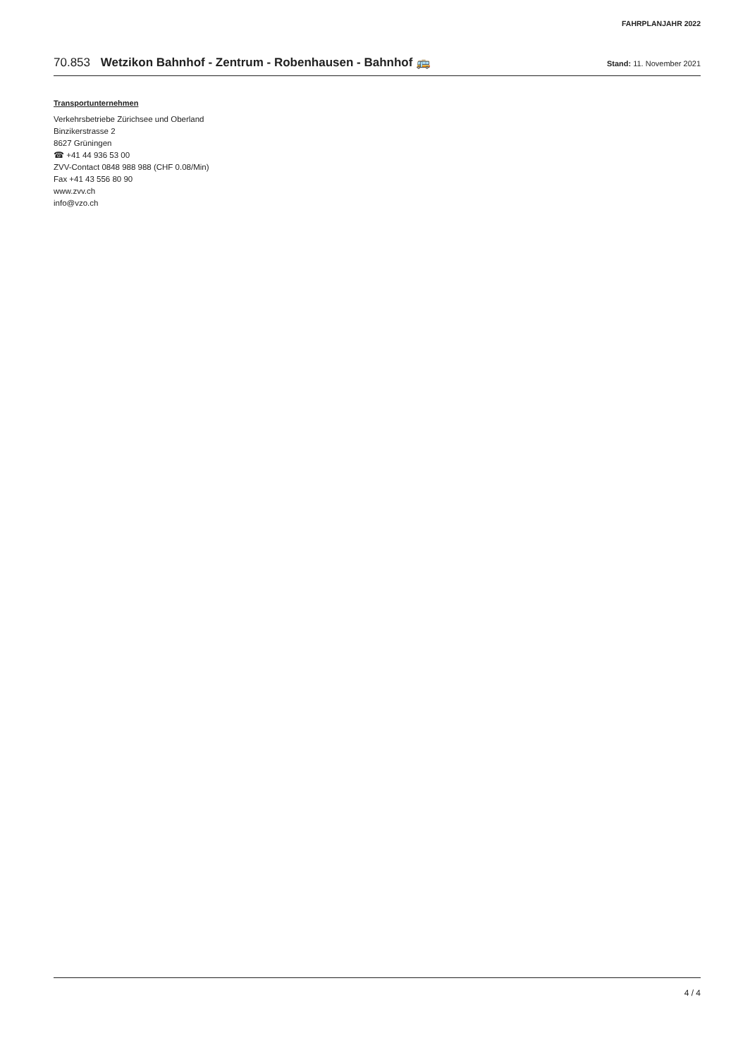FAHRPLANJAHR 2022
70.853 Wetzikon Bahnhof - Zentrum - Robenhausen - Bahnhof 🚌
Stand: 11. November 2021
Transportunternehmen
Verkehrsbetriebe Zürichsee und Oberland
Binzikerstrasse 2
8627 Grüningen
☎ +41 44 936 53 00
ZVV-Contact 0848 988 988 (CHF 0.08/Min)
Fax +41 43 556 80 90
www.zvv.ch
info@vzo.ch
4 / 4